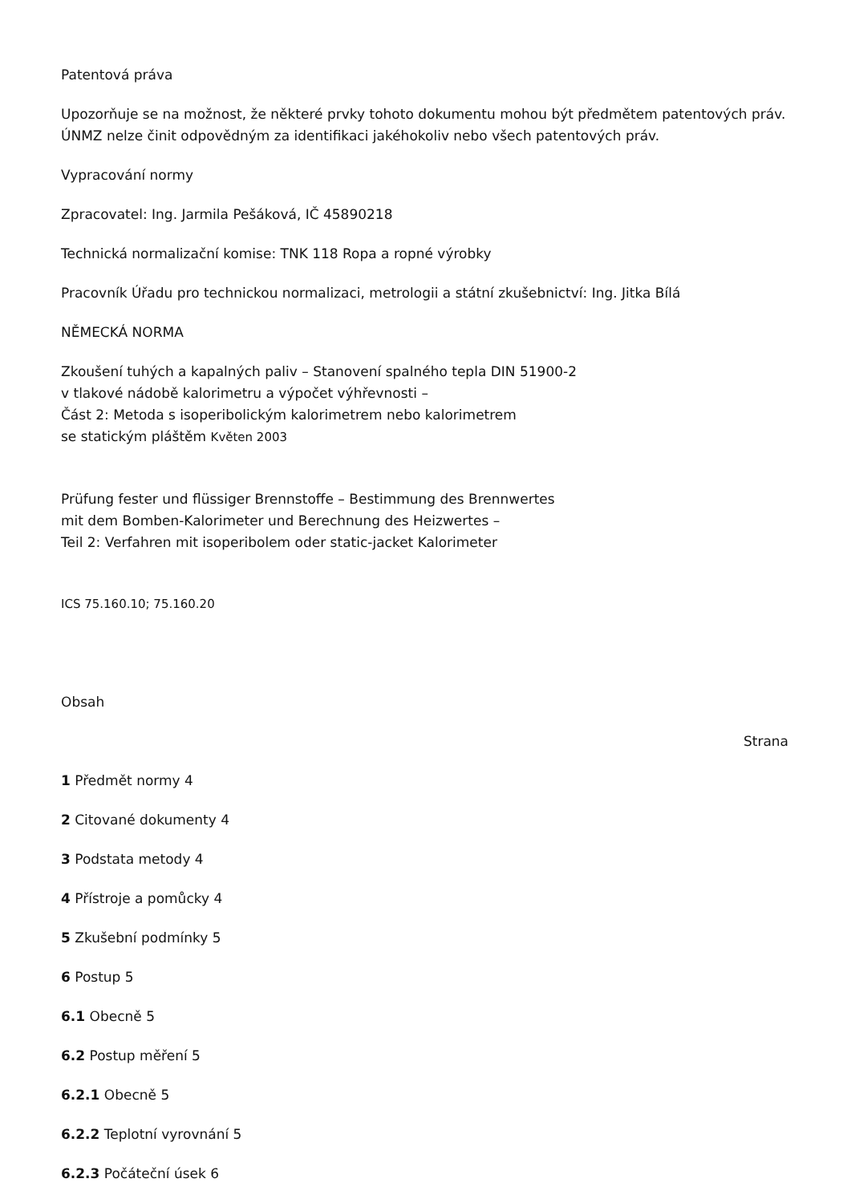Patentová práva
Upozorňuje se na možnost, že některé prvky tohoto dokumentu mohou být předmětem patentových práv. ÚNMZ nelze činit odpovědným za identifikaci jakéhokoliv nebo všech patentových práv.
Vypracování normy
Zpracovatel: Ing. Jarmila Pešáková, IČ 45890218
Technická normalizační komise: TNK 118 Ropa a ropné výrobky
Pracovník Úřadu pro technickou normalizaci, metrologii a státní zkušebnictví: Ing. Jitka Bílá
NĚMECKÁ NORMA
Zkoušení tuhých a kapalných paliv – Stanovení spalného tepla DIN 51900-2
v tlakové nádobě kalorimetru a výpočet výhřevnosti –
Část 2: Metoda s isoperibolickým kalorimetrem nebo kalorimetrem
se statickým pláštěm Květen 2003
Prüfung fester und flüssiger Brennstoffe – Bestimmung des Brennwertes
mit dem Bomben-Kalorimeter und Berechnung des Heizwertes –
Teil 2: Verfahren mit isoperibolem oder static-jacket Kalorimeter
ICS 75.160.10; 75.160.20
Obsah
Strana
1 Předmět normy 4
2 Citované dokumenty 4
3 Podstata metody 4
4 Přístroje a pomůcky 4
5 Zkušební podmínky 5
6 Postup 5
6.1 Obecně 5
6.2 Postup měření 5
6.2.1 Obecně 5
6.2.2 Teplotní vyrovnání 5
6.2.3 Počáteční úsek 6